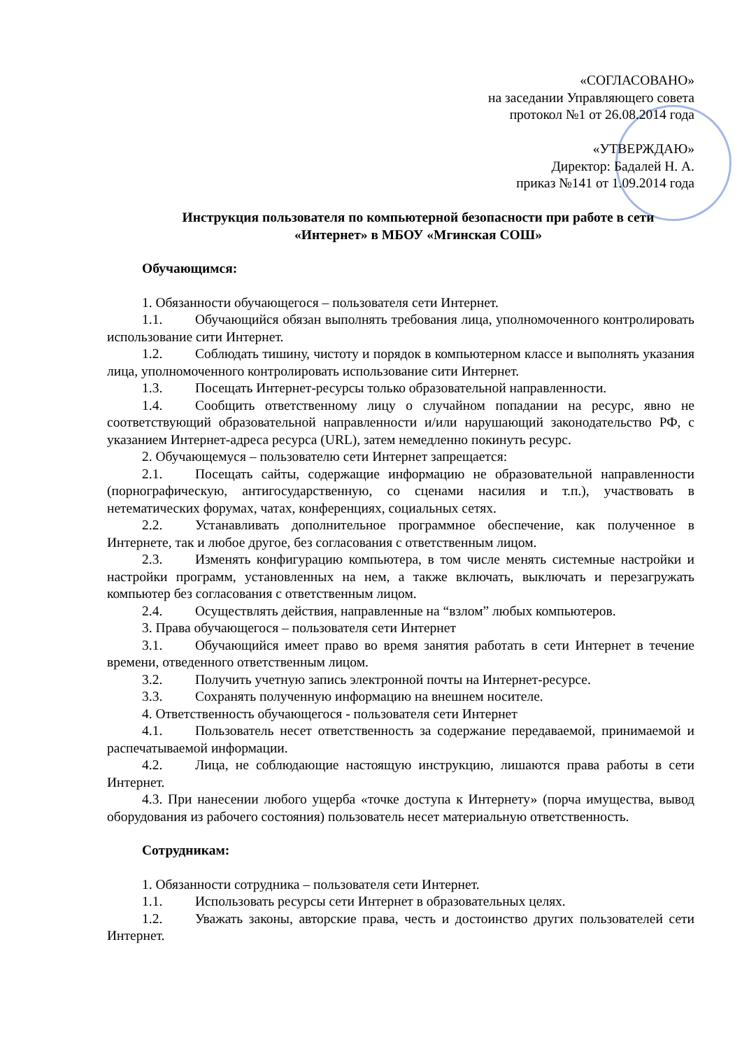«СОГЛАСОВАНО»
на заседании Управляющего совета
протокол №1 от 26.08.2014 года
«УТВЕРЖДАЮ»
Директор: Бадалей Н. А.
приказ №141 от 1.09.2014 года
Инструкция пользователя по компьютерной безопасности при работе в сети
«Интернет» в МБОУ «Мгинская СОШ»
Обучающимся:
1. Обязанности обучающегося – пользователя сети Интернет.
1.1. Обучающийся обязан выполнять требования лица, уполномоченного контролировать использование сити Интернет.
1.2. Соблюдать тишину, чистоту и порядок в компьютерном классе и выполнять указания лица, уполномоченного контролировать использование сити Интернет.
1.3. Посещать Интернет-ресурсы только образовательной направленности.
1.4. Сообщить ответственному лицу о случайном попадании на ресурс, явно не соответствующий образовательной направленности и/или нарушающий законодательство РФ, с указанием Интернет-адреса ресурса (URL), затем немедленно покинуть ресурс.
2. Обучающемуся – пользователю сети Интернет запрещается:
2.1. Посещать сайты, содержащие информацию не образовательной направленности (порнографическую, антигосударственную, со сценами насилия и т.п.), участвовать в нетематических форумах, чатах, конференциях, социальных сетях.
2.2. Устанавливать дополнительное программное обеспечение, как полученное в Интернете, так и любое другое, без согласования с ответственным лицом.
2.3. Изменять конфигурацию компьютера, в том числе менять системные настройки и настройки программ, установленных на нем, а также включать, выключать и перезагружать компьютер без согласования с ответственным лицом.
2.4. Осуществлять действия, направленные на “взлом” любых компьютеров.
3. Права обучающегося – пользователя сети Интернет
3.1. Обучающийся имеет право во время занятия работать в сети Интернет в течение времени, отведенного ответственным лицом.
3.2. Получить учетную запись электронной почты на Интернет-ресурсе.
3.3. Сохранять полученную информацию на внешнем носителе.
4. Ответственность обучающегося - пользователя сети Интернет
4.1. Пользователь несет ответственность за содержание передаваемой, принимаемой и распечатываемой информации.
4.2. Лица, не соблюдающие настоящую инструкцию, лишаются права работы в сети Интернет.
4.3. При нанесении любого ущерба «точке доступа к Интернету» (порча имущества, вывод оборудования из рабочего состояния) пользователь несет материальную ответственность.
Сотрудникам:
1. Обязанности сотрудника – пользователя сети Интернет.
1.1. Использовать ресурсы сети Интернет в образовательных целях.
1.2. Уважать законы, авторские права, честь и достоинство других пользователей сети Интернет.